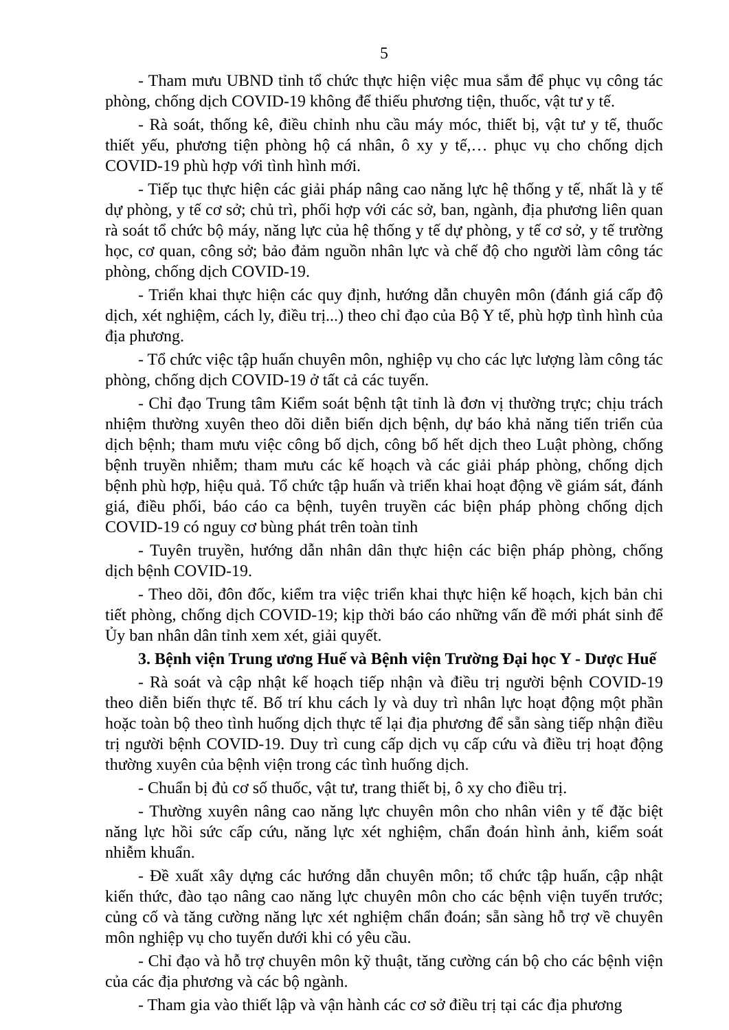5
- Tham mưu UBND tỉnh tổ chức thực hiện việc mua sắm để phục vụ công tác phòng, chống dịch COVID-19 không để thiếu phương tiện, thuốc, vật tư y tế.
- Rà soát, thống kê, điều chỉnh nhu cầu máy móc, thiết bị, vật tư y tế, thuốc thiết yếu, phương tiện phòng hộ cá nhân, ô xy y tế,… phục vụ cho chống dịch COVID-19 phù hợp với tình hình mới.
- Tiếp tục thực hiện các giải pháp nâng cao năng lực hệ thống y tế, nhất là y tế dự phòng, y tế cơ sở; chủ trì, phối hợp với các sở, ban, ngành, địa phương liên quan rà soát tổ chức bộ máy, năng lực của hệ thống y tế dự phòng, y tế cơ sở, y tế trường học, cơ quan, công sở; bảo đảm nguồn nhân lực và chế độ cho người làm công tác phòng, chống dịch COVID-19.
- Triển khai thực hiện các quy định, hướng dẫn chuyên môn (đánh giá cấp độ dịch, xét nghiệm, cách ly, điều trị...) theo chỉ đạo của Bộ Y tế, phù hợp tình hình của địa phương.
- Tổ chức việc tập huấn chuyên môn, nghiệp vụ cho các lực lượng làm công tác phòng, chống dịch COVID-19 ở tất cả các tuyến.
- Chỉ đạo Trung tâm Kiểm soát bệnh tật tỉnh là đơn vị thường trực; chịu trách nhiệm thường xuyên theo dõi diễn biến dịch bệnh, dự báo khả năng tiến triển của dịch bệnh; tham mưu việc công bố dịch, công bố hết dịch theo Luật phòng, chống bệnh truyền nhiễm; tham mưu các kế hoạch và các giải pháp phòng, chống dịch bệnh phù hợp, hiệu quả. Tổ chức tập huấn và triển khai hoạt động về giám sát, đánh giá, điều phối, báo cáo ca bệnh, tuyên truyền các biện pháp phòng chống dịch COVID-19 có nguy cơ bùng phát trên toàn tỉnh
- Tuyên truyền, hướng dẫn nhân dân thực hiện các biện pháp phòng, chống dịch bệnh COVID-19.
- Theo dõi, đôn đốc, kiểm tra việc triển khai thực hiện kế hoạch, kịch bản chi tiết phòng, chống dịch COVID-19; kịp thời báo cáo những vấn đề mới phát sinh để Ủy ban nhân dân tỉnh xem xét, giải quyết.
3. Bệnh viện Trung ương Huế và Bệnh viện Trường Đại học Y - Dược Huế
- Rà soát và cập nhật kế hoạch tiếp nhận và điều trị người bệnh COVID-19 theo diễn biến thực tế. Bố trí khu cách ly và duy trì nhân lực hoạt động một phần hoặc toàn bộ theo tình huống dịch thực tế lại địa phương để sẵn sàng tiếp nhận điều trị người bệnh COVID-19. Duy trì cung cấp dịch vụ cấp cứu và điều trị hoạt động thường xuyên của bệnh viện trong các tình huống dịch.
- Chuẩn bị đủ cơ số thuốc, vật tư, trang thiết bị, ô xy cho điều trị.
- Thường xuyên nâng cao năng lực chuyên môn cho nhân viên y tế đặc biệt năng lực hồi sức cấp cứu, năng lực xét nghiệm, chẩn đoán hình ảnh, kiểm soát nhiễm khuẩn.
- Đề xuất xây dựng các hướng dẫn chuyên môn; tổ chức tập huấn, cập nhật kiến thức, đào tạo nâng cao năng lực chuyên môn cho các bệnh viện tuyến trước; củng cố và tăng cường năng lực xét nghiệm chẩn đoán; sẵn sàng hỗ trợ về chuyên môn nghiệp vụ cho tuyến dưới khi có yêu cầu.
- Chỉ đạo và hỗ trợ chuyên môn kỹ thuật, tăng cường cán bộ cho các bệnh viện của các địa phương và các bộ ngành.
- Tham gia vào thiết lập và vận hành các cơ sở điều trị tại các địa phương